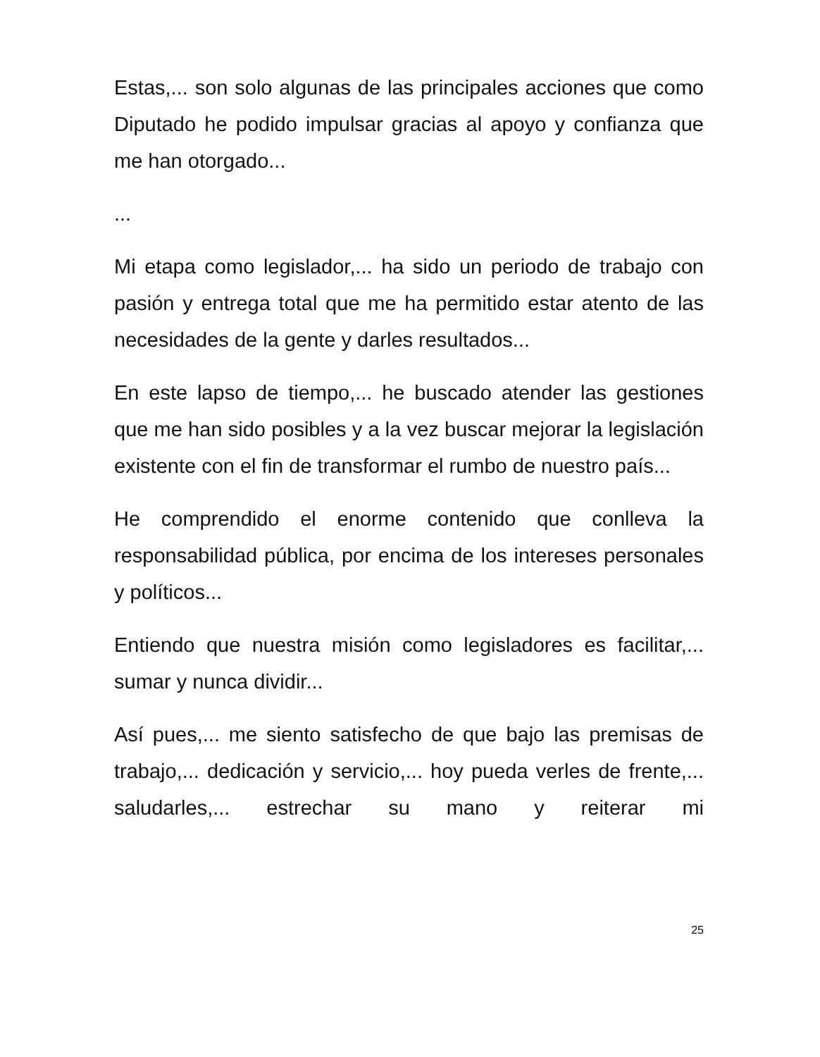Estas,... son solo algunas de las principales acciones que como Diputado he podido impulsar gracias al apoyo y confianza que me han otorgado...
...
Mi etapa como legislador,... ha sido un periodo de trabajo con pasión y entrega total que me ha permitido estar atento de las necesidades de la gente y darles resultados...
En este lapso de tiempo,... he buscado atender las gestiones que me han sido posibles y a la vez buscar mejorar la legislación existente con el fin de transformar el rumbo de nuestro país...
He comprendido el enorme contenido que conlleva la responsabilidad pública, por encima de los intereses personales y políticos...
Entiendo que nuestra misión como legisladores es facilitar,... sumar y nunca dividir...
Así pues,... me siento satisfecho de que bajo las premisas de trabajo,... dedicación y servicio,... hoy pueda verles de frente,... saludarles,... estrechar su mano y reiterar mi
25